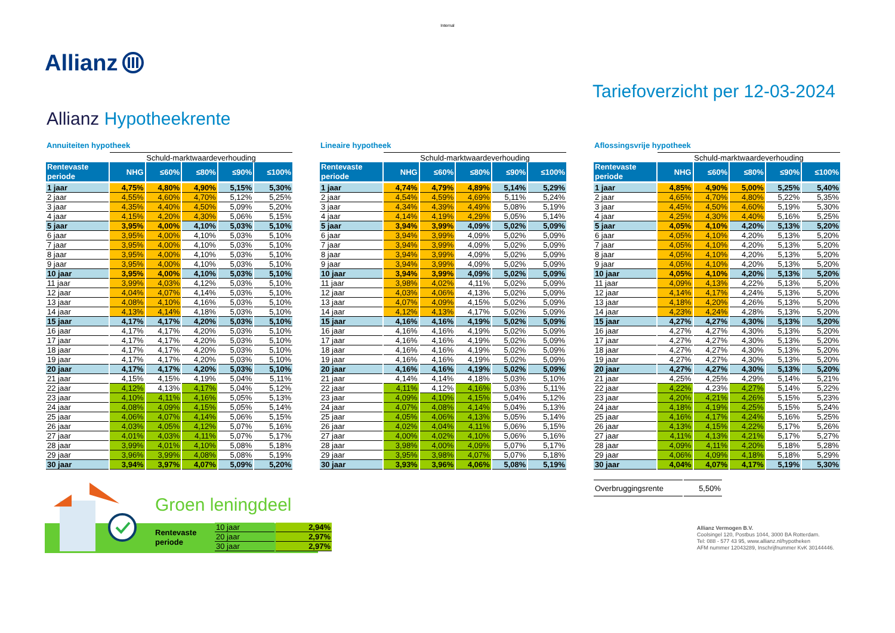Internal
Allianz
Allianz Hypotheekrente Tariefoverzicht per 12-03-2024
Annuiteiten hypotheek
| | Schuld-marktwaardeverhouding | | | | |
| --- | --- | --- | --- | --- | --- |
| Rentevaste periode | NHG | ≤60% | ≤80% | ≤90% | ≤100% |
| 1 jaar | 4,75% | 4,80% | 4,90% | 5,15% | 5,30% |
| 2 jaar | 4,55% | 4,60% | 4,70% | 5,12% | 5,25% |
| 3 jaar | 4,35% | 4,40% | 4,50% | 5,09% | 5,20% |
| 4 jaar | 4,15% | 4,20% | 4,30% | 5,06% | 5,15% |
| 5 jaar | 3,95% | 4,00% | 4,10% | 5,03% | 5,10% |
| 6 jaar | 3,95% | 4,00% | 4,10% | 5,03% | 5,10% |
| 7 jaar | 3,95% | 4,00% | 4,10% | 5,03% | 5,10% |
| 8 jaar | 3,95% | 4,00% | 4,10% | 5,03% | 5,10% |
| 9 jaar | 3,95% | 4,00% | 4,10% | 5,03% | 5,10% |
| 10 jaar | 3,95% | 4,00% | 4,10% | 5,03% | 5,10% |
| 11 jaar | 3,99% | 4,03% | 4,12% | 5,03% | 5,10% |
| 12 jaar | 4,04% | 4,07% | 4,14% | 5,03% | 5,10% |
| 13 jaar | 4,08% | 4,10% | 4,16% | 5,03% | 5,10% |
| 14 jaar | 4,13% | 4,14% | 4,18% | 5,03% | 5,10% |
| 15 jaar | 4,17% | 4,17% | 4,20% | 5,03% | 5,10% |
| 16 jaar | 4,17% | 4,17% | 4,20% | 5,03% | 5,10% |
| 17 jaar | 4,17% | 4,17% | 4,20% | 5,03% | 5,10% |
| 18 jaar | 4,17% | 4,17% | 4,20% | 5,03% | 5,10% |
| 19 jaar | 4,17% | 4,17% | 4,20% | 5,03% | 5,10% |
| 20 jaar | 4,17% | 4,17% | 4,20% | 5,03% | 5,10% |
| 21 jaar | 4,15% | 4,15% | 4,19% | 5,04% | 5,11% |
| 22 jaar | 4,12% | 4,13% | 4,17% | 5,04% | 5,12% |
| 23 jaar | 4,10% | 4,11% | 4,16% | 5,05% | 5,13% |
| 24 jaar | 4,08% | 4,09% | 4,15% | 5,05% | 5,14% |
| 25 jaar | 4,06% | 4,07% | 4,14% | 5,06% | 5,15% |
| 26 jaar | 4,03% | 4,05% | 4,12% | 5,07% | 5,16% |
| 27 jaar | 4,01% | 4,03% | 4,11% | 5,07% | 5,17% |
| 28 jaar | 3,99% | 4,01% | 4,10% | 5,08% | 5,18% |
| 29 jaar | 3,96% | 3,99% | 4,08% | 5,08% | 5,19% |
| 30 jaar | 3,94% | 3,97% | 4,07% | 5,09% | 5,20% |
Lineaire hypotheek
| | Schuld-marktwaardeverhouding | | | | |
| --- | --- | --- | --- | --- | --- |
| Rentevaste periode | NHG | ≤60% | ≤80% | ≤90% | ≤100% |
| 1 jaar | 4,74% | 4,79% | 4,89% | 5,14% | 5,29% |
| 2 jaar | 4,54% | 4,59% | 4,69% | 5,11% | 5,24% |
| 3 jaar | 4,34% | 4,39% | 4,49% | 5,08% | 5,19% |
| 4 jaar | 4,14% | 4,19% | 4,29% | 5,05% | 5,14% |
| 5 jaar | 3,94% | 3,99% | 4,09% | 5,02% | 5,09% |
| 6 jaar | 3,94% | 3,99% | 4,09% | 5,02% | 5,09% |
| 7 jaar | 3,94% | 3,99% | 4,09% | 5,02% | 5,09% |
| 8 jaar | 3,94% | 3,99% | 4,09% | 5,02% | 5,09% |
| 9 jaar | 3,94% | 3,99% | 4,09% | 5,02% | 5,09% |
| 10 jaar | 3,94% | 3,99% | 4,09% | 5,02% | 5,09% |
| 11 jaar | 3,98% | 4,02% | 4,11% | 5,02% | 5,09% |
| 12 jaar | 4,03% | 4,06% | 4,13% | 5,02% | 5,09% |
| 13 jaar | 4,07% | 4,09% | 4,15% | 5,02% | 5,09% |
| 14 jaar | 4,12% | 4,13% | 4,17% | 5,02% | 5,09% |
| 15 jaar | 4,16% | 4,16% | 4,19% | 5,02% | 5,09% |
| 16 jaar | 4,16% | 4,16% | 4,19% | 5,02% | 5,09% |
| 17 jaar | 4,16% | 4,16% | 4,19% | 5,02% | 5,09% |
| 18 jaar | 4,16% | 4,16% | 4,19% | 5,02% | 5,09% |
| 19 jaar | 4,16% | 4,16% | 4,19% | 5,02% | 5,09% |
| 20 jaar | 4,16% | 4,16% | 4,19% | 5,02% | 5,09% |
| 21 jaar | 4,14% | 4,14% | 4,18% | 5,03% | 5,10% |
| 22 jaar | 4,11% | 4,12% | 4,16% | 5,03% | 5,11% |
| 23 jaar | 4,09% | 4,10% | 4,15% | 5,04% | 5,12% |
| 24 jaar | 4,07% | 4,08% | 4,14% | 5,04% | 5,13% |
| 25 jaar | 4,05% | 4,06% | 4,13% | 5,05% | 5,14% |
| 26 jaar | 4,02% | 4,04% | 4,11% | 5,06% | 5,15% |
| 27 jaar | 4,00% | 4,02% | 4,10% | 5,06% | 5,16% |
| 28 jaar | 3,98% | 4,00% | 4,09% | 5,07% | 5,17% |
| 29 jaar | 3,95% | 3,98% | 4,07% | 5,07% | 5,18% |
| 30 jaar | 3,93% | 3,96% | 4,06% | 5,08% | 5,19% |
Aflossingsvrije hypotheek
| | Schuld-marktwaardeverhouding | | | | |
| --- | --- | --- | --- | --- | --- |
| Rentevaste periode | NHG | ≤60% | ≤80% | ≤90% | ≤100% |
| 1 jaar | 4,85% | 4,90% | 5,00% | 5,25% | 5,40% |
| 2 jaar | 4,65% | 4,70% | 4,80% | 5,22% | 5,35% |
| 3 jaar | 4,45% | 4,50% | 4,60% | 5,19% | 5,30% |
| 4 jaar | 4,25% | 4,30% | 4,40% | 5,16% | 5,25% |
| 5 jaar | 4,05% | 4,10% | 4,20% | 5,13% | 5,20% |
| 6 jaar | 4,05% | 4,10% | 4,20% | 5,13% | 5,20% |
| 7 jaar | 4,05% | 4,10% | 4,20% | 5,13% | 5,20% |
| 8 jaar | 4,05% | 4,10% | 4,20% | 5,13% | 5,20% |
| 9 jaar | 4,05% | 4,10% | 4,20% | 5,13% | 5,20% |
| 10 jaar | 4,05% | 4,10% | 4,20% | 5,13% | 5,20% |
| 11 jaar | 4,09% | 4,13% | 4,22% | 5,13% | 5,20% |
| 12 jaar | 4,14% | 4,17% | 4,24% | 5,13% | 5,20% |
| 13 jaar | 4,18% | 4,20% | 4,26% | 5,13% | 5,20% |
| 14 jaar | 4,23% | 4,24% | 4,28% | 5,13% | 5,20% |
| 15 jaar | 4,27% | 4,27% | 4,30% | 5,13% | 5,20% |
| 16 jaar | 4,27% | 4,27% | 4,30% | 5,13% | 5,20% |
| 17 jaar | 4,27% | 4,27% | 4,30% | 5,13% | 5,20% |
| 18 jaar | 4,27% | 4,27% | 4,30% | 5,13% | 5,20% |
| 19 jaar | 4,27% | 4,27% | 4,30% | 5,13% | 5,20% |
| 20 jaar | 4,27% | 4,27% | 4,30% | 5,13% | 5,20% |
| 21 jaar | 4,25% | 4,25% | 4,29% | 5,14% | 5,21% |
| 22 jaar | 4,22% | 4,23% | 4,27% | 5,14% | 5,22% |
| 23 jaar | 4,20% | 4,21% | 4,26% | 5,15% | 5,23% |
| 24 jaar | 4,18% | 4,19% | 4,25% | 5,15% | 5,24% |
| 25 jaar | 4,16% | 4,17% | 4,24% | 5,16% | 5,25% |
| 26 jaar | 4,13% | 4,15% | 4,22% | 5,17% | 5,26% |
| 27 jaar | 4,11% | 4,13% | 4,21% | 5,17% | 5,27% |
| 28 jaar | 4,09% | 4,11% | 4,20% | 5,18% | 5,28% |
| 29 jaar | 4,06% | 4,09% | 4,18% | 5,18% | 5,29% |
| 30 jaar | 4,04% | 4,07% | 4,17% | 5,19% | 5,30% |
Groen leningdeel
Rentevaste
periode
| 10 jaar | 2,94% |
| 20 jaar | 2,97% |
| 30 jaar | 2,97% |
| Overbruggingsrente | 5,50% | | | | |
Allianz Vermogen B.V.
Coolsingel 120, Postbus 1044, 3000 BA Rotterdam.
Tel: 088 - 577 43 95, www.allianz.nl/hypotheken
AFM nummer 12043289, Inschrijfnummer KvK 30144446.